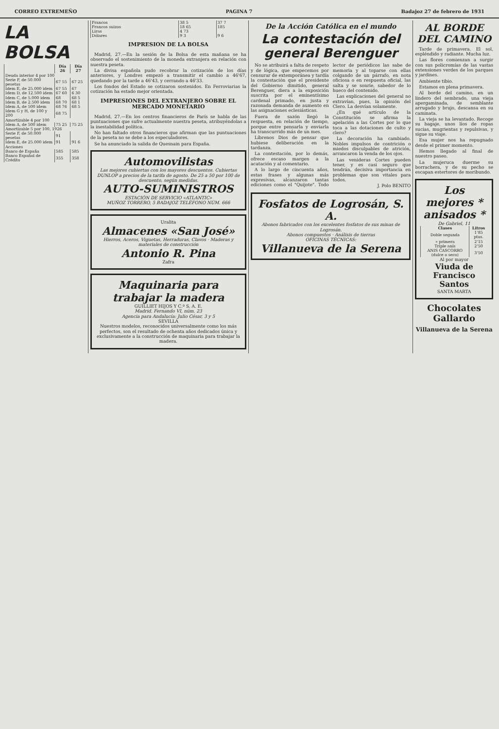CORREO EXTREMEÑO PAGINA 7 Badajoz 27 de febrero de 1931
LA BOLSA
| | Día 26 | Día 27 |
| --- | --- | --- |
| Deuda interior 4 por 100 | | |
| Serie F, de 50.000 pesetas | 67 55 | 67 25 |
| Idem E, de 25.000 idem | 67 55 | 67 |
| Idem D, de 12.500 idem | 67 60 | 6 30 |
| Idem C, de 5.000 idem | 68 | 68 5 |
| Idem B, de 2.500 idem | 68 70 | 68 1 |
| Idem A, de 500 idem | 68 76 | 68 5 |
| Idem G y H, de 100 y 200 | 68 75 | |
| Amortizable 4 por 100 | | |
| Idem A, de 500 idem | 75 25 | 75 25 |
| Amortizable 5 por 100, 1926 | | |
| Serie F, de 50.000 pesetas | 91 | |
| Idem E, de 25.000 idem | 91 | 91 6 |
| Acciones | | |
| Banco de España | 585 | 585 |
| Banco Español de Crédito | 355 | 358 |
| Francos | 38 5 | 37 7 |
| Francos suizos | 18 65 | 185 |
| Liras | 4 73 | |
| Dólares | 9 3 | 9 6 |
IMPRESION DE LA BOLSA
Madrid, 27.—En la sesión de la Bolsa de esta mañana se ha observado el sostenimiento de la moneda extranjera en relación con nuestra peseta.
La divisa española pudo recobrar la cotización de los días anteriores, y Londres empezó a transmitir el cambio a 46'67, quedando por la tarde a 46'43, y cerrando a 46'33.
Los fondos del Estado se cotizaron sostenidos. En Ferroviarias la cotización ha estado mejor orientada.
IMPRESIONES DEL EXTRANJERO SOBRE EL MERCADO MONETARIO
Madrid, 27.—En los centros financieros de París se habla de las puntuaciones que sufre actualmente nuestra peseta, atribuyéndolas a la inestabilidad política.
No han faltado otros financieros que afirman que las puntuaciones de la peseta no se debe a los especuladores.
Se ha anunciado la salida de Quesnain para España.
Automovilistas
Las mejores cubiertas con los mayores descuentos. Cubiertas DUNLOP a precios de la tarifa de agosto. De 25 a 50 por 100 de descuento, según medidas.
AUTO-SUMINISTROS
ESTACIÓN DE SERVICIO «ATLANTIC»
MUÑOZ TORRERO, 5 BADAJOZ TELÉFONO NÚM. 666
Uralita
Almacenes «San José»
Hierros, Aceros, Viguetas, Herraduras, Clavos · Maderas y materiales de construcción
Antonio R. Pina
Zafra
Maquinaria para trabajar la madera
GUILLIET HIJOS Y C.ª S. A. E.
Madrid. Fernando VI, núm. 23
Agencia para Andalucía: Julio César, 3 y 5
SEVILLA
Nuestros modelos, reconocidos universalmente como los más perfectos, son el resultado de ochenta años dedicados única y exclusivamente a la construcción de maquinaria para trabajar la madera.
De la Acción Católica en el mundo
La contestación del general Berenguer
No se atribuirá a falta de respeto y de lógica, que empecemos por censurar de extemporánea y tardía la contestación que el presidente del Gobierno dimitido, general Berenguer, diera a la exposición suscrita por el eminentísimo cardenal primado, en justa y razonada demanda de aumento en las asignaciones eclesiásticas.
Fuera de sazón llegó la respuesta, en relación de tiempo, porque entre pensarla y enviarla ha transcurrido más de un mes.
Líbrenos Dios de pensar que hubiese deliberación en la tardanza.
La contestación, por lo demás, ofrece escaso margen a la acatación y al comentario.
A lo largo de cincuenta años, estas frases y algunas más expresivas, alcanzaron tantas ediciones como el "Quijote". Todo lector de periódicos las sabe de memoria y al toparse con ellas colgando de un párrafo, en nota oficiosa o en respuesta oficial, las salta y se sonríe, sabedor de lo hueco del contenido.
Las explicaciones del general no extravían, pues, la opinión del Clero. La desvían solamente.
¿En qué artículo de la Constitución se afirma la apelación a las Cortes por lo que toca a las dotaciones de culto y clero?
La decoración ha cambiado. Nobles impulsos de contrición o miedos disculpables de atrición, arrancaron la venda de los ojos.
Las venideras Cortes pueden tener, y es casi seguro que tendrán, decisiva importancia en problemas que son vitales para todos.
J. Polo BENITO
Fosfatos de Logrosán, S. A.
Abonos fabricados con los excelentes fosfatos de sus minas de Logrosán.
Abonos compuestos · Análisis de tierras
OFICINAS TÉCNICAS:
Villanueva de la Serena
AL BORDE DEL CAMINO
Tarde de primavera. El sol, espléndido y radiante. Mucha luz.
Las flores comienzan a surgir con sus policromías de las vastas extensiones verdes de los parques y jardines.
Ambiente tibio.
Estamos en plena primavera.
Al borde del camino, en un lindero del sembrado, una vieja apergaminada, de semblante arrugado y brujo, descansa en su caminata.
La vieja se ha levantado. Recoge su bagaje, unos líos de ropas sucias, mugrientas y repulsivas, y sigue su viaje.
Esa mujer nos ha repugnado desde el primer momento.
Hemos llegado al final de nuestro paseo.
La mujeruca duerme su borrachera, y de su pecho se escapan estertores de moribundo.
Los mejores * anisados *
De Gabriel, 11
| Clases | Litros |
| --- | --- |
| Doble segunda | 1'85 ptas. |
| » primera | 2'15 |
| Triple anís | 2'50 |
| ANIS CASCORRO (dulce o seco) | 3'50 |
Al por mayor
Viuda de Francisco Santos
SANTA MARTA
Chocolates Gallardo
Villanueva de la Serena